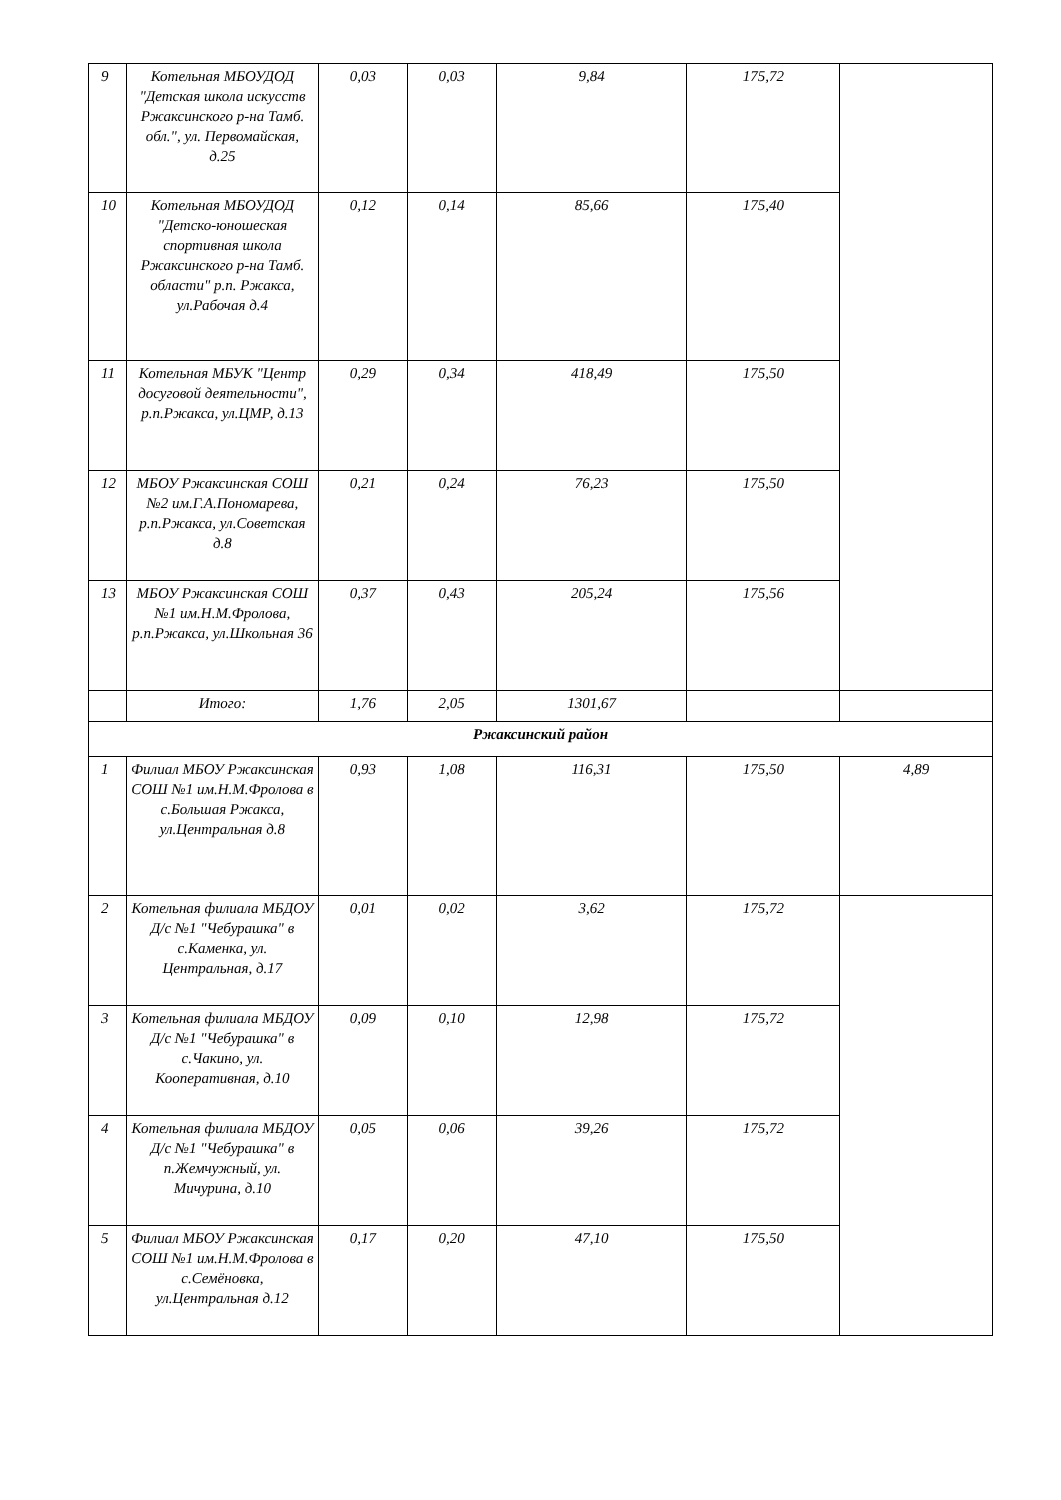| 9 | Котельная МБОУДОД "Детская школа искусств Ржаксинского р-на Тамб. обл.", ул. Первомайская, д.25 | 0,03 | 0,03 | 9,84 | 175,72 | |
| 10 | Котельная МБОУДОД "Детско-юношеская спортивная школа Ржаксинского р-на Тамб. области" р.п. Ржакса, ул.Рабочая д.4 | 0,12 | 0,14 | 85,66 | 175,40 | |
| 11 | Котельная МБУК "Центр досуговой деятельности", р.п.Ржакса, ул.ЦМР, д.13 | 0,29 | 0,34 | 418,49 | 175,50 | |
| 12 | МБОУ Ржаксинская СОШ №2 им.Г.А.Пономарева, р.п.Ржакса, ул.Советская д.8 | 0,21 | 0,24 | 76,23 | 175,50 | |
| 13 | МБОУ Ржаксинская СОШ №1 им.Н.М.Фролова, р.п.Ржакса, ул.Школьная 36 | 0,37 | 0,43 | 205,24 | 175,56 | |
| | Итого: | 1,76 | 2,05 | 1301,67 | | |
| Ржаксинский район | | | | | | |
| 1 | Филиал МБОУ Ржаксинская СОШ №1 им.Н.М.Фролова в с.Большая Ржакса, ул.Центральная д.8 | 0,93 | 1,08 | 116,31 | 175,50 | 4,89 |
| 2 | Котельная филиала МБДОУ Д/с №1 "Чебурашка" в с.Каменка, ул. Центральная, д.17 | 0,01 | 0,02 | 3,62 | 175,72 | |
| 3 | Котельная филиала МБДОУ Д/с №1 "Чебурашка" в с.Чакино, ул. Кооперативная, д.10 | 0,09 | 0,10 | 12,98 | 175,72 | |
| 4 | Котельная филиала МБДОУ Д/с №1 "Чебурашка" в п.Жемчужный, ул. Мичурина, д.10 | 0,05 | 0,06 | 39,26 | 175,72 | |
| 5 | Филиал МБОУ Ржаксинская СОШ №1 им.Н.М.Фролова в с.Семёновка, ул.Центральная д.12 | 0,17 | 0,20 | 47,10 | 175,50 | |